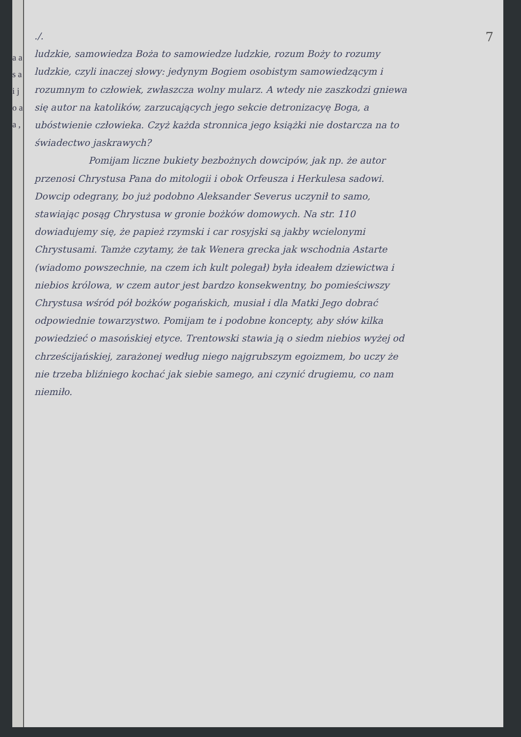a a s a i j o a a ,
7
./.
ludzkie, samowiedza Boża to samowiedze ludzkie, rozum Boży to rozumy ludzkie, czyli inaczej słowy: jedynym Bogiem osobistym samowiedzącym i rozumnym to człowiek, zwłaszcza wolny mularz. A wtedy nie zaszkodzi gniewa się autor na katolików, zarzucających jego sekcie detronizacyę Boga, a ubóstwienie człowieka. Czyż każda stronnica jego książki nie dostarcza na to świadectwo jaskrawych?
Pomijam liczne bukiety bezbożnych dowcipów, jak np. że autor przenosi Chrystusa Pana do mitologii i obok Orfeusza i Herkulesa sadowi. Dowcip odegrany, bo już podobno Aleksander Severus uczynił to samo, stawiając posąg Chrystusa w gronie bożków domowych. Na str. 110 dowiadujemy się, że papież rzymski i car rosyjski są jakby wcielonymi Chrystusami. Tamże czytamy, że tak Wenera grecka jak wschodnia Astarte (wiadomo powszechnie, na czem ich kult polegał) była ideałem dziewictwa i niebios królowa, w czem autor jest bardzo konsekwentny, bo pomieściwszy Chrystusa wśród pół bożków pogańskich, musiał i dla Matki Jego dobrać odpowiednie towarzystwo. Pomijam te i podobne koncepty, aby słów kilka powiedzieć o masońskiej etyce. Trentowski stawia ją o siedm niebios wyżej od chrześcijańskiej, zarażonej według niego najgrubszym egoizmem, bo uczy że nie trzeba bliźniego kochać jak siebie samego, ani czynić drugiemu, co nam niemiło.